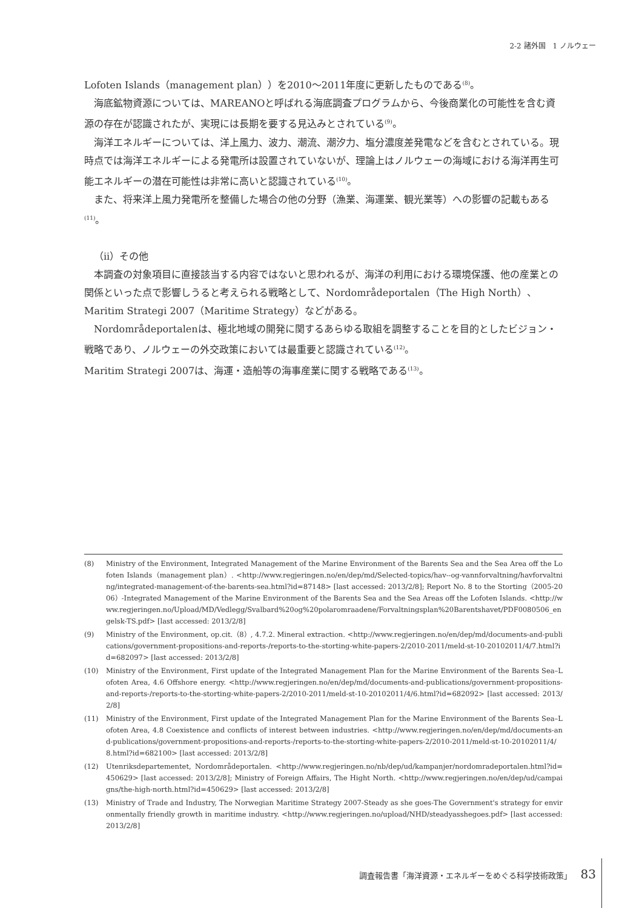2-2 諸外国　1 ノルウェー
Lofoten Islands（management plan））を2010～2011年度に更新したものである<sup>(8)</sup>。
海底鉱物資源については、MAREANOと呼ばれる海底調査プログラムから、今後商業化の可能性を含む資源の存在が認識されたが、実現には長期を要する見込みとされている<sup>(9)</sup>。
海洋エネルギーについては、洋上風力、波力、潮流、潮汐力、塩分濃度差発電などを含むとされている。現時点では海洋エネルギーによる発電所は設置されていないが、理論上はノルウェーの海域における海洋再生可能エネルギーの潜在可能性は非常に高いと認識されている<sup>(10)</sup>。
また、将来洋上風力発電所を整備した場合の他の分野（漁業、海運業、観光業等）への影響の記載もある<sup>(11)</sup>。
（ii）その他
本調査の対象項目に直接該当する内容ではないと思われるが、海洋の利用における環境保護、他の産業との関係といった点で影響しうると考えられる戦略として、Nordområdeportalen（The High North）、Maritim Strategi 2007（Maritime Strategy）などがある。
Nordområdeportalenは、極北地域の開発に関するあらゆる取組を調整することを目的としたビジョン・戦略であり、ノルウェーの外交政策においては最重要と認識されている<sup>(12)</sup>。
Maritim Strategi 2007は、海運・造船等の海事産業に関する戦略である<sup>(13)</sup>。
(8) Ministry of the Environment, Integrated Management of the Marine Environment of the Barents Sea and the Sea Area off the Lofoten Islands（management plan）. <http://www.regjeringen.no/en/dep/md/Selected-topics/hav--og-vannforvaltning/havforvaltning/integrated-management-of-the-barents-sea.html?id=87148> [last accessed: 2013/2/8]; Report No. 8 to the Storting（2005-2006）-Integrated Management of the Marine Environment of the Barents Sea and the Sea Areas off the Lofoten Islands. <http://www.regjeringen.no/Upload/MD/Vedlegg/Svalbard%20og%20polaromraadene/Forvaltningsplan%20Barentshavet/PDF0080506_engelsk-TS.pdf> [last accessed: 2013/2/8]
(9) Ministry of the Environment, op.cit.（8）, 4.7.2. Mineral extraction. <http://www.regjeringen.no/en/dep/md/documents-and-publications/government-propositions-and-reports-/reports-to-the-storting-white-papers-2/2010-2011/meld-st-10-20102011/4/7.html?id=682097> [last accessed: 2013/2/8]
(10) Ministry of the Environment, First update of the Integrated Management Plan for the Marine Environment of the Barents Sea–Lofoten Area, 4.6 Offshore energy. <http://www.regjeringen.no/en/dep/md/documents-and-publications/government-propositions-and-reports-/reports-to-the-storting-white-papers-2/2010-2011/meld-st-10-20102011/4/6.html?id=682092> [last accessed: 2013/2/8]
(11) Ministry of the Environment, First update of the Integrated Management Plan for the Marine Environment of the Barents Sea–Lofoten Area, 4.8 Coexistence and conflicts of interest between industries. <http://www.regjeringen.no/en/dep/md/documents-and-publications/government-propositions-and-reports-/reports-to-the-storting-white-papers-2/2010-2011/meld-st-10-20102011/4/8.html?id=682100> [last accessed: 2013/2/8]
(12) Utenriksdepartementet, Nordområdeportalen. <http://www.regjeringen.no/nb/dep/ud/kampanjer/nordomradeportalen.html?id=450629> [last accessed: 2013/2/8]; Ministry of Foreign Affairs, The Hight North. <http://www.regjeringen.no/en/dep/ud/campaigns/the-high-north.html?id=450629> [last accessed: 2013/2/8]
(13) Ministry of Trade and Industry, The Norwegian Maritime Strategy 2007-Steady as she goes-The Government's strategy for environmentally friendly growth in maritime industry. <http://www.regjeringen.no/upload/NHD/steadyasshegoes.pdf> [last accessed: 2013/2/8]
調査報告書「海洋資源・エネルギーをめぐる科学技術政策」 83